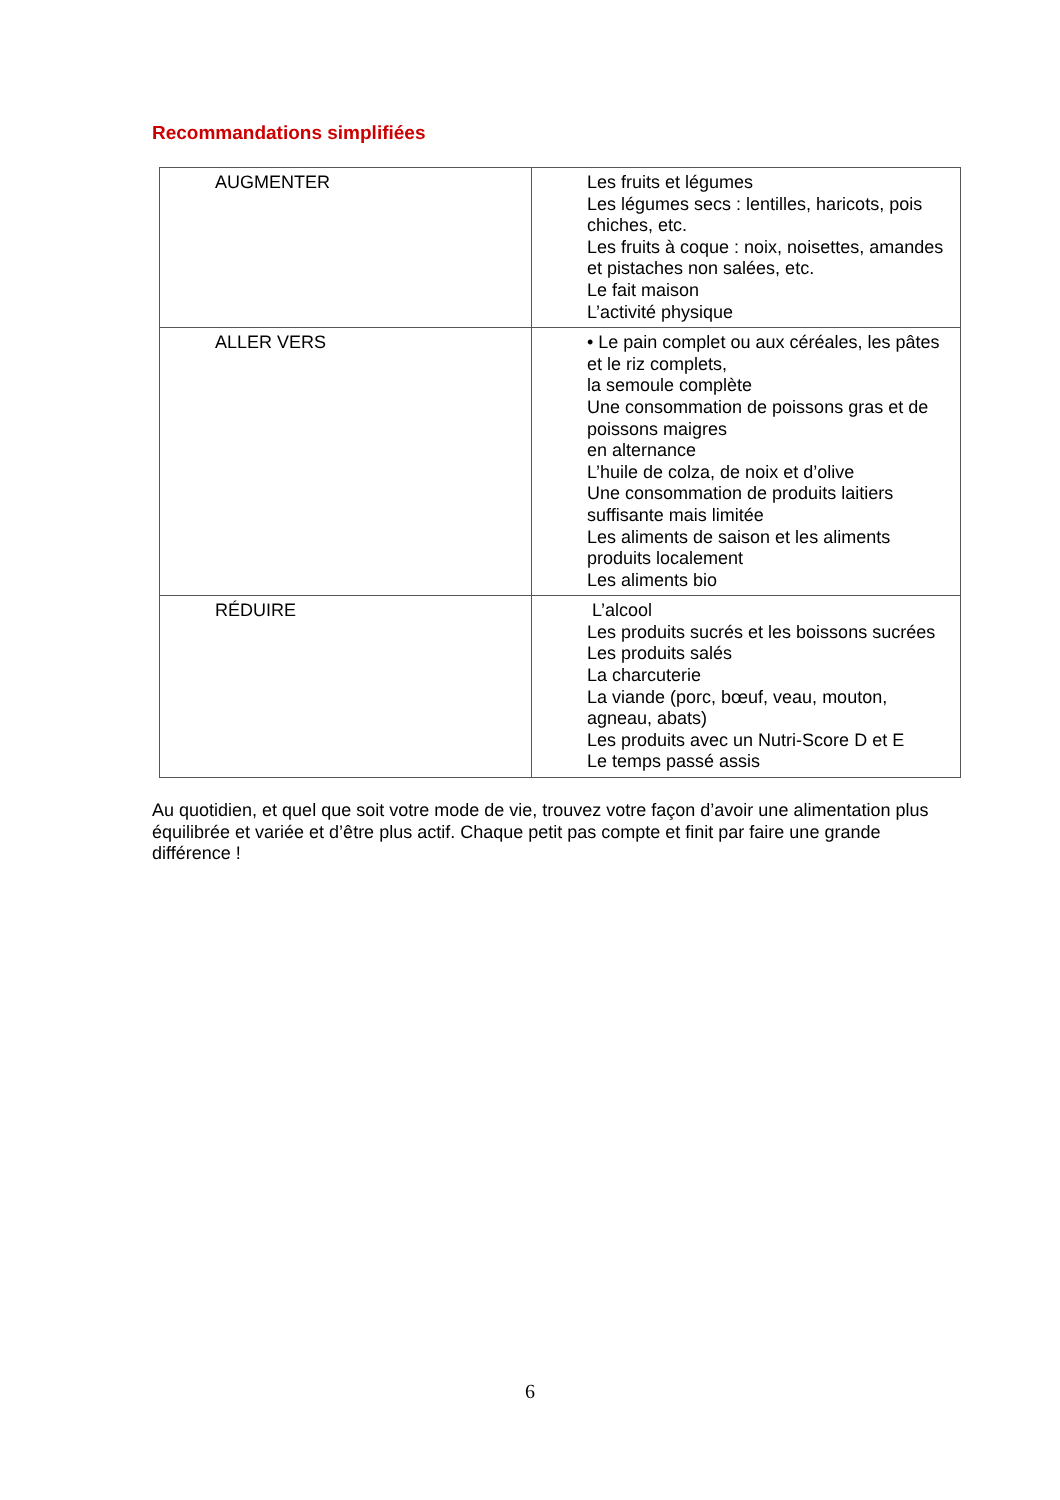Recommandations simplifiées
| AUGMENTER | Les fruits et légumes Les légumes secs : lentilles, haricots, pois chiches, etc. Les fruits à coque : noix, noisettes, amandes et pistaches non salées, etc. Le fait maison L’activité physique |
| ALLER VERS | • Le pain complet ou aux céréales, les pâtes et le riz complets, la semoule complète Une consommation de poissons gras et de poissons maigres en alternance L’huile de colza, de noix et d’olive Une consommation de produits laitiers suffisante mais limitée Les aliments de saison et les aliments produits localement Les aliments bio |
| RÉDUIRE | L’alcool Les produits sucrés et les boissons sucrées Les produits salés La charcuterie La viande (porc, bœuf, veau, mouton, agneau, abats) Les produits avec un Nutri-Score D et E Le temps passé assis |
Au quotidien, et quel que soit votre mode de vie, trouvez votre façon d’avoir une alimentation plus équilibrée et variée et d’être plus actif. Chaque petit pas compte et finit par faire une grande différence !
6